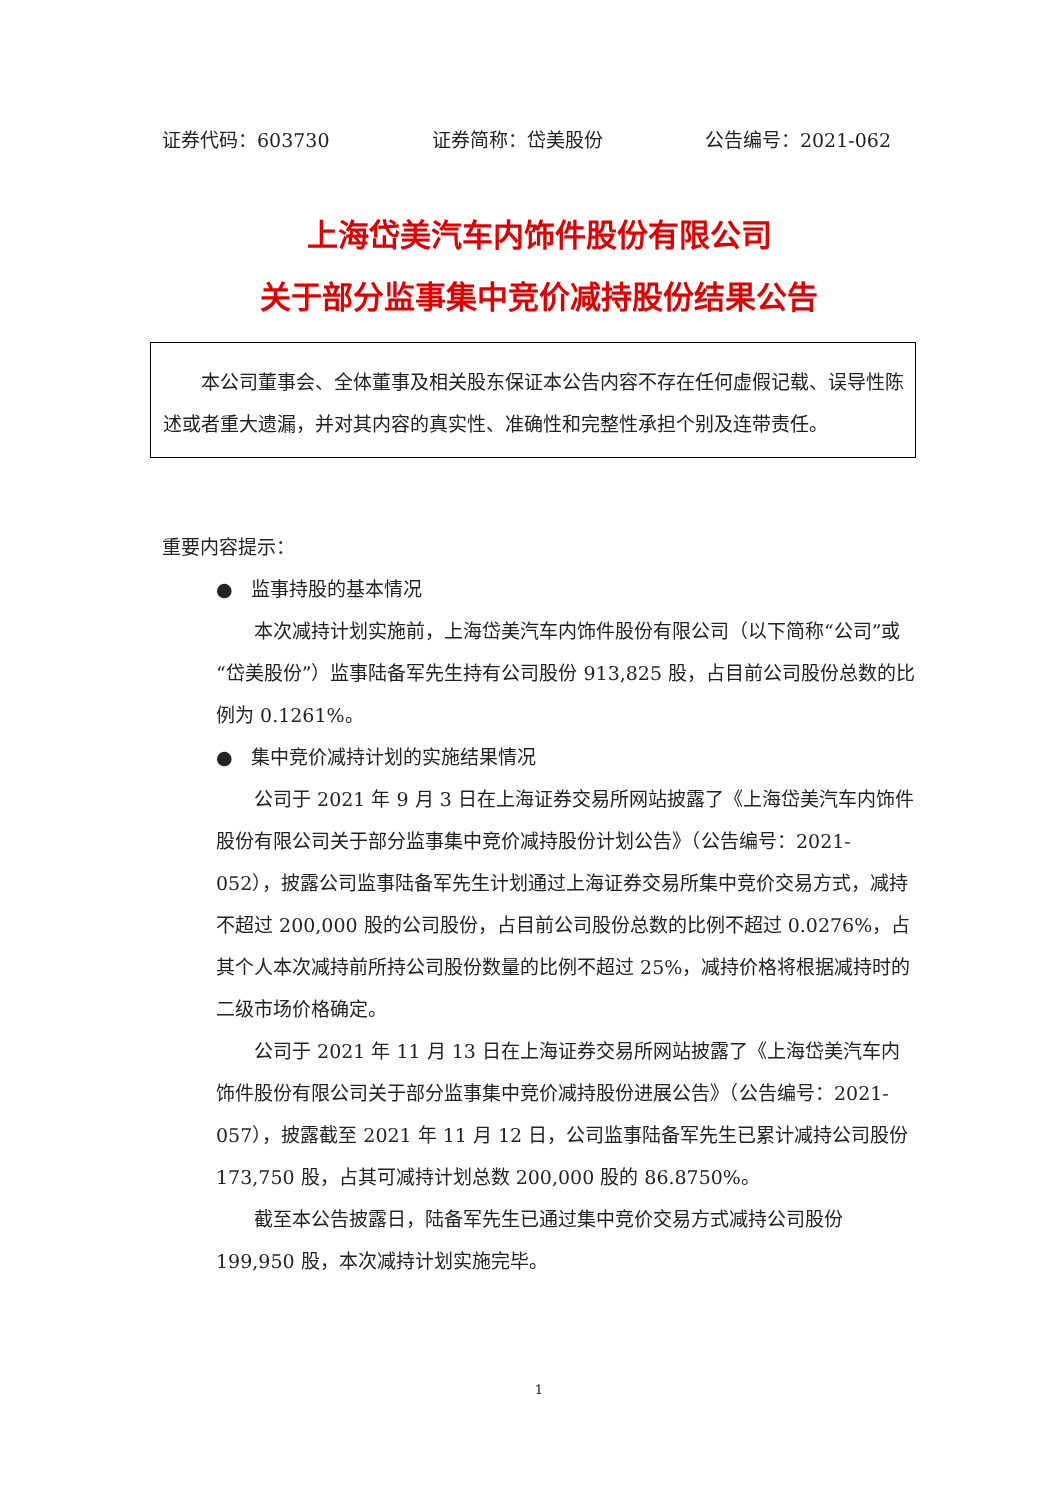证券代码：603730 证券简称：岱美股份 公告编号：2021-062
上海岱美汽车内饰件股份有限公司
关于部分监事集中竞价减持股份结果公告
本公司董事会、全体董事及相关股东保证本公告内容不存在任何虚假记载、误导性陈述或者重大遗漏，并对其内容的真实性、准确性和完整性承担个别及连带责任。
重要内容提示：
● 监事持股的基本情况
本次减持计划实施前，上海岱美汽车内饰件股份有限公司（以下简称“公司”或“岱美股份”）监事陆备军先生持有公司股份 913,825 股，占目前公司股份总数的比例为 0.1261%。
● 集中竞价减持计划的实施结果情况
公司于 2021 年 9 月 3 日在上海证券交易所网站披露了《上海岱美汽车内饰件股份有限公司关于部分监事集中竞价减持股份计划公告》（公告编号：2021-052），披露公司监事陆备军先生计划通过上海证券交易所集中竞价交易方式，减持不超过 200,000 股的公司股份，占目前公司股份总数的比例不超过 0.0276%，占其个人本次减持前所持公司股份数量的比例不超过 25%，减持价格将根据减持时的二级市场价格确定。
公司于 2021 年 11 月 13 日在上海证券交易所网站披露了《上海岱美汽车内饰件股份有限公司关于部分监事集中竞价减持股份进展公告》（公告编号：2021-057），披露截至 2021 年 11 月 12 日，公司监事陆备军先生已累计减持公司股份 173,750 股，占其可减持计划总数 200,000 股的 86.8750%。
截至本公告披露日，陆备军先生已通过集中竞价交易方式减持公司股份 199,950 股，本次减持计划实施完毕。
1